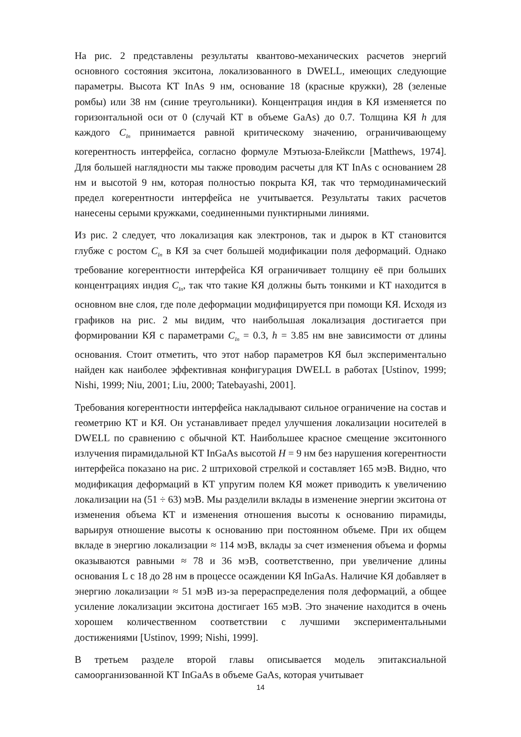На рис. 2 представлены результаты квантово-механических расчетов энергий основного состояния экситона, локализованного в DWELL, имеющих следующие параметры. Высота КТ InAs 9 нм, основание 18 (красные кружки), 28 (зеленые ромбы) или 38 нм (синие треугольники). Концентрация индия в КЯ изменяется по горизонтальной оси от 0 (случай КТ в объеме GaAs) до 0.7. Толщина КЯ h для каждого C<sub>In</sub> принимается равной критическому значению, ограничивающему когерентность интерфейса, согласно формуле Мэтьюза-Блейксли [Matthews, 1974]. Для большей наглядности мы также проводим расчеты для КТ InAs с основанием 28 нм и высотой 9 нм, которая полностью покрыта КЯ, так что термодинамический предел когерентности интерфейса не учитывается. Результаты таких расчетов нанесены серыми кружками, соединенными пунктирными линиями.
Из рис. 2 следует, что локализация как электронов, так и дырок в КТ становится глубже с ростом C<sub>In</sub> в КЯ за счет большей модификации поля деформаций. Однако требование когерентности интерфейса КЯ ограничивает толщину её при больших концентрациях индия C<sub>In</sub>, так что такие КЯ должны быть тонкими и КТ находится в основном вне слоя, где поле деформации модифицируется при помощи КЯ. Исходя из графиков на рис. 2 мы видим, что наибольшая локализация достигается при формировании КЯ с параметрами C<sub>In</sub> = 0.3, h = 3.85 нм вне зависимости от длины основания. Стоит отметить, что этот набор параметров КЯ был экспериментально найден как наиболее эффективная конфигурация DWELL в работах [Ustinov, 1999; Nishi, 1999; Niu, 2001; Liu, 2000; Tatebayashi, 2001].
Требования когерентности интерфейса накладывают сильное ограничение на состав и геометрию КТ и КЯ. Он устанавливает предел улучшения локализации носителей в DWELL по сравнению с обычной КТ. Наибольшее красное смещение экситонного излучения пирамидальной КТ InGaAs высотой H = 9 нм без нарушения когерентности интерфейса показано на рис. 2 штриховой стрелкой и составляет 165 мэВ. Видно, что модификация деформаций в КТ упругим полем КЯ может приводить к увеличению локализации на (51 ÷ 63) мэВ. Мы разделили вклады в изменение энергии экситона от изменения объема КТ и изменения отношения высоты к основанию пирамиды, варьируя отношение высоты к основанию при постоянном объеме. При их общем вкладе в энергию локализации ≈ 114 мэВ, вклады за счет изменения объема и формы оказываются равными ≈ 78 и 36 мэВ, соответственно, при увеличение длины основания L с 18 до 28 нм в процессе осаждении КЯ InGaAs. Наличие КЯ добавляет в энергию локализации ≈ 51 мэВ из-за перераспределения поля деформаций, а общее усиление локализации экситона достигает 165 мэВ. Это значение находится в очень хорошем количественном соответствии с лучшими экспериментальными достижениями [Ustinov, 1999; Nishi, 1999].
В третьем разделе второй главы описывается модель эпитаксиальной самоорганизованной КТ InGaAs в объеме GaAs, которая учитывает
14